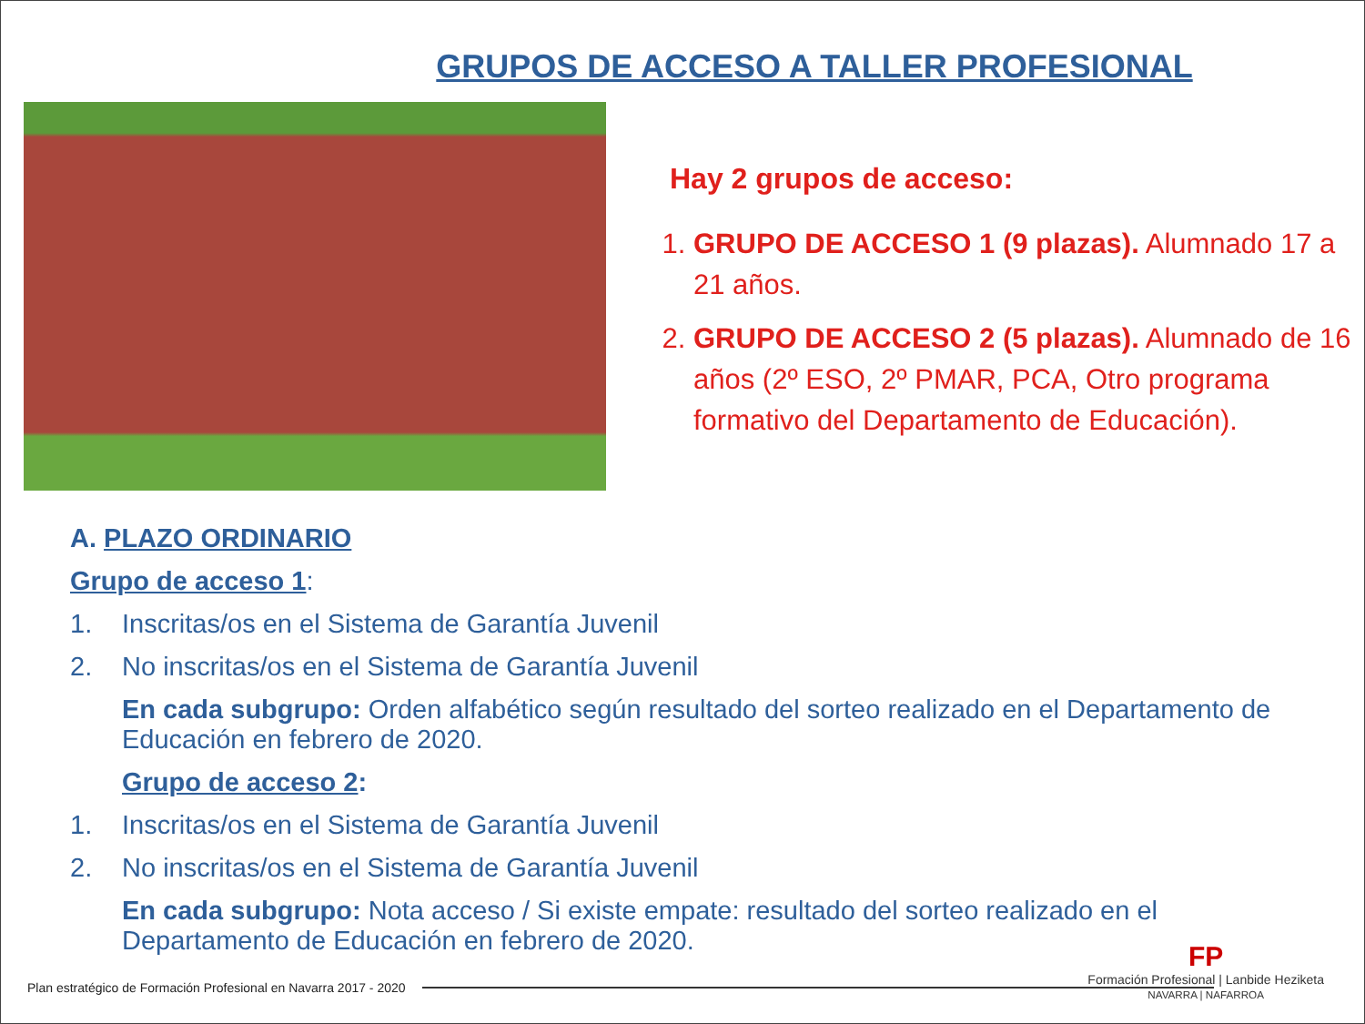GRUPOS DE ACCESO A TALLER PROFESIONAL
Hay 2 grupos de acceso:
1. GRUPO DE ACCESO 1 (9 plazas). Alumnado 17 a 21 años.
2. GRUPO DE ACCESO 2 (5 plazas). Alumnado de 16 años (2º ESO, 2º PMAR, PCA, Otro programa formativo del Departamento de Educación).
A. PLAZO ORDINARIO
Grupo de acceso 1:
1. Inscritas/os en el Sistema de Garantía Juvenil
2. No inscritas/os en el Sistema de Garantía Juvenil
En cada subgrupo: Orden alfabético según resultado del sorteo realizado en el Departamento de Educación en febrero de 2020.
Grupo de acceso 2:
1. Inscritas/os en el Sistema de Garantía Juvenil
2. No inscritas/os en el Sistema de Garantía Juvenil
En cada subgrupo: Nota acceso / Si existe empate: resultado del sorteo realizado en el Departamento de Educación en febrero de 2020.
Plan estratégico de Formación Profesional en Navarra 2017 - 2020
FP
Formación Profesional | Lanbide Heziketa
NAVARRA | NAFARROA